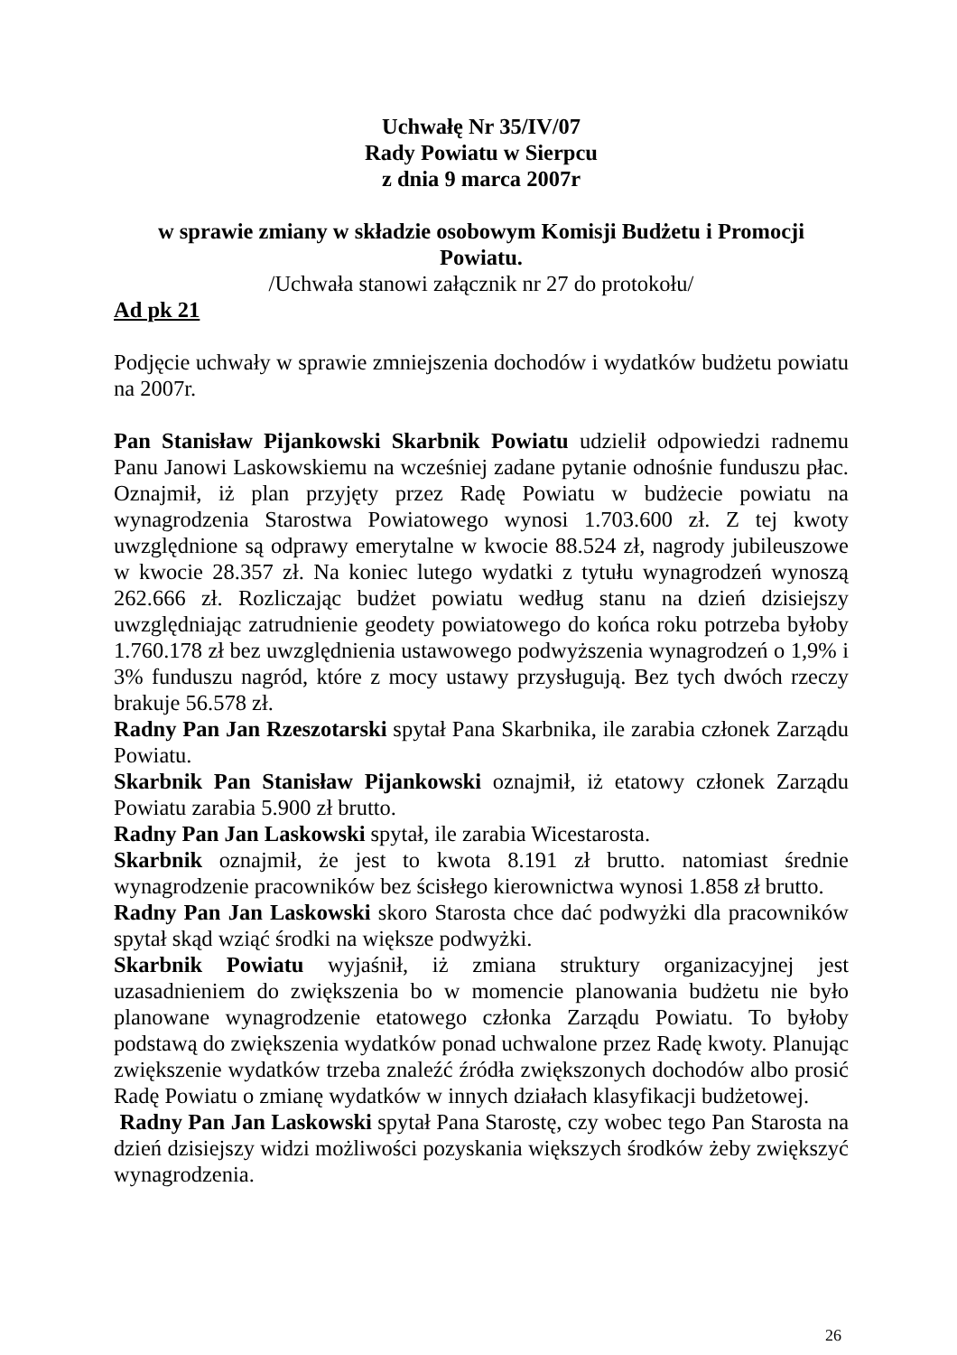Uchwałę Nr 35/IV/07
Rady Powiatu w Sierpcu
z dnia 9 marca 2007r
w sprawie zmiany w składzie osobowym Komisji Budżetu i Promocji Powiatu.
/Uchwała stanowi załącznik nr 27 do protokołu/
Ad pk 21
Podjęcie uchwały w sprawie zmniejszenia dochodów i wydatków budżetu powiatu na 2007r.
Pan Stanisław Pijankowski Skarbnik Powiatu udzielił odpowiedzi radnemu Panu Janowi Laskowskiemu na wcześniej zadane pytanie odnośnie funduszu płac. Oznajmił, iż plan przyjęty przez Radę Powiatu w budżecie powiatu na wynagrodzenia Starostwa Powiatowego wynosi 1.703.600 zł. Z tej kwoty uwzględnione są odprawy emerytalne w kwocie 88.524 zł, nagrody jubileuszowe w kwocie 28.357 zł. Na koniec lutego wydatki z tytułu wynagrodzeń wynoszą 262.666 zł. Rozliczając budżet powiatu według stanu na dzień dzisiejszy uwzględniając zatrudnienie geodety powiatowego do końca roku potrzeba byłoby 1.760.178 zł bez uwzględnienia ustawowego podwyższenia wynagrodzeń o 1,9% i 3% funduszu nagród, które z mocy ustawy przysługują. Bez tych dwóch rzeczy brakuje 56.578 zł.
Radny Pan Jan Rzeszotarski spytał Pana Skarbnika, ile zarabia członek Zarządu Powiatu.
Skarbnik Pan Stanisław Pijankowski oznajmił, iż etatowy członek Zarządu Powiatu zarabia 5.900 zł brutto.
Radny Pan Jan Laskowski spytał, ile zarabia Wicestarosta.
Skarbnik oznajmił, że jest to kwota 8.191 zł brutto. natomiast średnie wynagrodzenie pracowników bez ścisłego kierownictwa wynosi 1.858 zł brutto.
Radny Pan Jan Laskowski skoro Starosta chce dać podwyżki dla pracowników spytał skąd wziąć środki na większe podwyżki.
Skarbnik Powiatu wyjaśnił, iż zmiana struktury organizacyjnej jest uzasadnieniem do zwiększenia bo w momencie planowania budżetu nie było planowane wynagrodzenie etatowego członka Zarządu Powiatu. To byłoby podstawą do zwiększenia wydatków ponad uchwalone przez Radę kwoty. Planując zwiększenie wydatków trzeba znaleźć źródła zwiększonych dochodów albo prosić Radę Powiatu o zmianę wydatków w innych działach klasyfikacji budżetowej.
Radny Pan Jan Laskowski spytał Pana Starostę, czy wobec tego Pan Starosta na dzień dzisiejszy widzi możliwości pozyskania większych środków żeby zwiększyć wynagrodzenia.
26